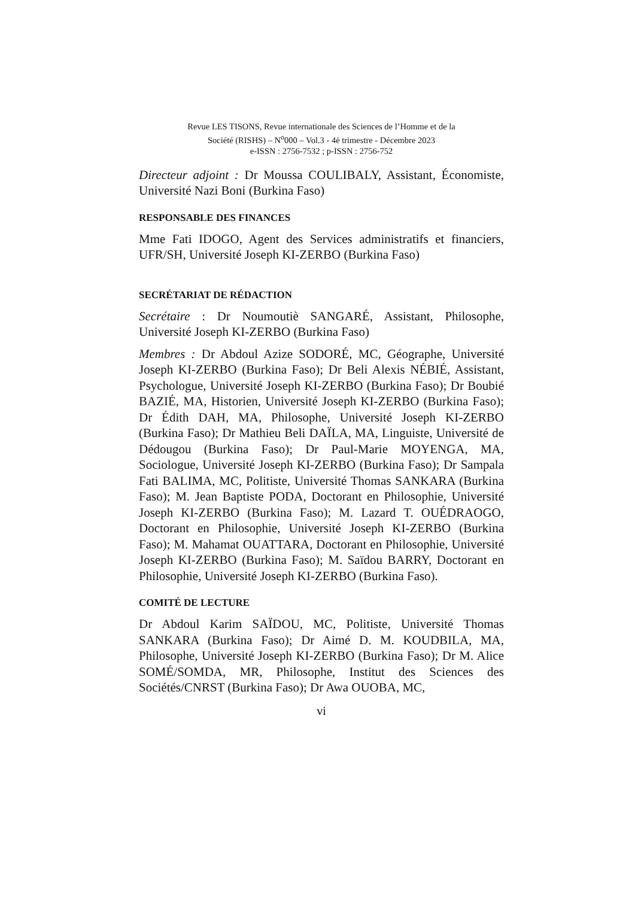Revue LES TISONS, Revue internationale des Sciences de l’Homme et de la
Société (RISHS) – N<sup>o</sup>000 – Vol.3 - 4è trimestre - Décembre 2023
e-ISSN : 2756-7532 ; p-ISSN : 2756-752
Directeur adjoint : Dr Moussa COULIBALY, Assistant, Économiste, Université Nazi Boni (Burkina Faso)
RESPONSABLE DES FINANCES
Mme Fati IDOGO, Agent des Services administratifs et financiers, UFR/SH, Université Joseph KI-ZERBO (Burkina Faso)
SECRÉTARIAT DE RÉDACTION
Secrétaire : Dr Noumoutiè SANGARÉ, Assistant, Philosophe, Université Joseph KI-ZERBO (Burkina Faso)
Membres : Dr Abdoul Azize SODORÉ, MC, Géographe, Université Joseph KI-ZERBO (Burkina Faso); Dr Beli Alexis NÉBIÉ, Assistant, Psychologue, Université Joseph KI-ZERBO (Burkina Faso); Dr Boubié BAZIÉ, MA, Historien, Université Joseph KI-ZERBO (Burkina Faso); Dr Édith DAH, MA, Philosophe, Université Joseph KI-ZERBO (Burkina Faso); Dr Mathieu Beli DAÏLA, MA, Linguiste, Université de Dédougou (Burkina Faso); Dr Paul-Marie MOYENGA, MA, Sociologue, Université Joseph KI-ZERBO (Burkina Faso); Dr Sampala Fati BALIMA, MC, Politiste, Université Thomas SANKARA (Burkina Faso); M. Jean Baptiste PODA, Doctorant en Philosophie, Université Joseph KI-ZERBO (Burkina Faso); M. Lazard T. OUÉDRAOGO, Doctorant en Philosophie, Université Joseph KI-ZERBO (Burkina Faso); M. Mahamat OUATTARA, Doctorant en Philosophie, Université Joseph KI-ZERBO (Burkina Faso); M. Saïdou BARRY, Doctorant en Philosophie, Université Joseph KI-ZERBO (Burkina Faso).
COMITÉ DE LECTURE
Dr Abdoul Karim SAÏDOU, MC, Politiste, Université Thomas SANKARA (Burkina Faso); Dr Aimé D. M. KOUDBILA, MA, Philosophe, Université Joseph KI-ZERBO (Burkina Faso); Dr M. Alice SOMÉ/SOMDA, MR, Philosophe, Institut des Sciences des Sociétés/CNRST (Burkina Faso); Dr Awa OUOBA, MC,
vi